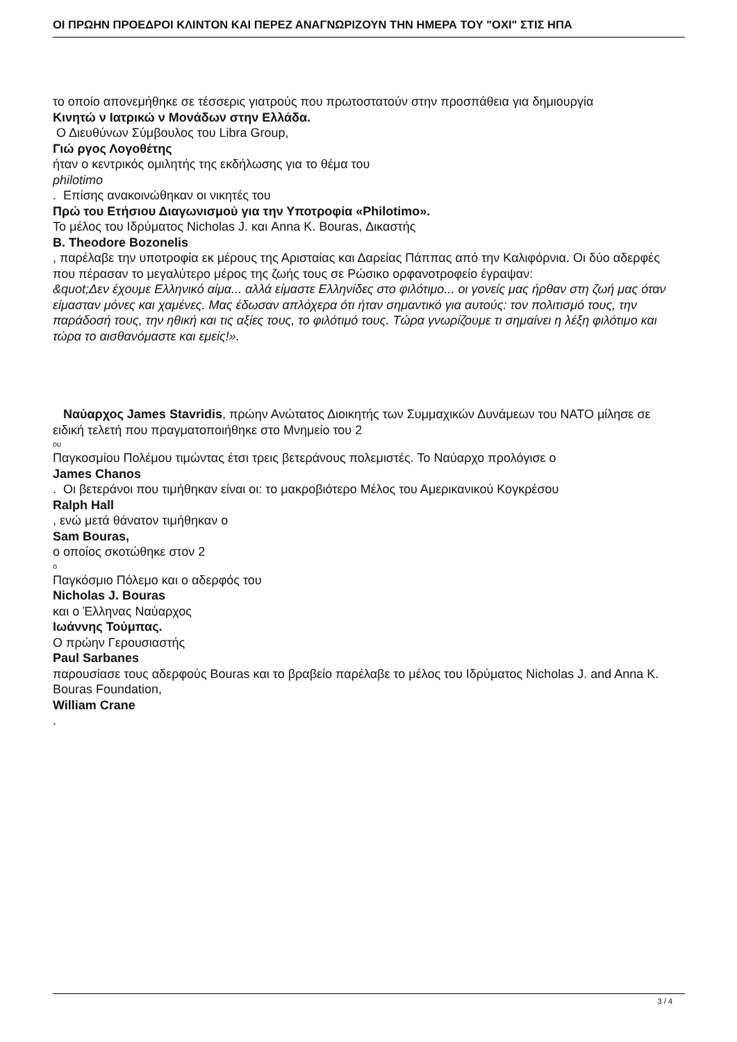ΟΙ ΠΡΩΗΝ ΠΡΟΕΔΡΟΙ ΚΛΙΝΤΟΝ ΚΑΙ ΠΕΡΕΖ ΑΝΑΓΝΩΡΙΖΟΥΝ ΤΗΝ ΗΜΕΡΑ ΤΟΥ "ΟΧΙ" ΣΤΙΣ ΗΠΑ
το οποίο απονεμήθηκε σε τέσσερις γιατρούς που πρωτοστατούν στην προσπάθεια για δημιουργία
Κινητώ ν Ιατρικώ ν Μονάδων στην Ελλάδα.
Ο Διευθύνων Σύμβουλος του Libra Group,
Γιώ ργος Λογοθέτης
ήταν ο κεντρικός ομιλητής της εκδήλωσης για το θέμα του
philotimo
. Επίσης ανακοινώθηκαν οι νικητές του
Πρώ του Ετήσιου Διαγωνισμού για την Υποτροφία «Philotimo».
Το μέλος του Ιδρύματος Nicholas J. και Anna K. Bouras, Δικαστής
B. Theodore Bozonelis
, παρέλαβε την υποτροφία εκ μέρους της Αρισταίας και Δαρείας Πάππας από την Καλιφόρνια. Οι δύο αδερφές που πέρασαν το μεγαλύτερο μέρος της ζωής τους σε Ρώσικο ορφανοτροφείο έγραψαν:
&quot;Δεν έχουμε Ελληνικό αίμα... αλλά είμαστε Ελληνίδες στο φιλότιμο... οι γονείς μας ήρθαν στη ζωή μας όταν είμασταν μόνες και χαμένες. Μας έδωσαν απλόχερα ότι ήταν σημαντικό για αυτούς: τον πολιτισμό τους, την παράδοσή τους, την ηθική και τις αξίες τους, το φιλότιμό τους. Τώρα γνωρίζουμε τι σημαίνει η λέξη φιλότιμο και τώρα το αισθανόμαστε και εμείς!».
Ναύαρχος James Stavridis, πρώην Ανώτατος Διοικητής των Συμμαχικών Δυνάμεων του ΝΑΤΟ μίλησε σε ειδική τελετή που πραγματοποιήθηκε στο Μνημείο του 2
ου
Παγκοσμίου Πολέμου τιμώντας έτσι τρεις βετεράνους πολεμιστές. Το Ναύαρχο προλόγισε ο
James Chanos
. Οι βετεράνοι που τιμήθηκαν είναι οι: το μακροβιότερο Μέλος του Αμερικανικού Κογκρέσου
Ralph Hall
, ενώ μετά θάνατον τιμήθηκαν ο
Sam Bouras,
ο οποίος σκοτώθηκε στον 2
ο
Παγκόσμιο Πόλεμο και ο αδερφός του
Nicholas J. Bouras
και ο Έλληνας Ναύαρχος
Ιωάννης Τούμπας.
Ο πρώην Γερουσιαστής
Paul Sarbanes
παρουσίασε τους αδερφούς Bouras και το βραβείο παρέλαβε το μέλος του Ιδρύματος Nicholas J. and Anna K. Bouras Foundation,
William Crane
.
3 / 4